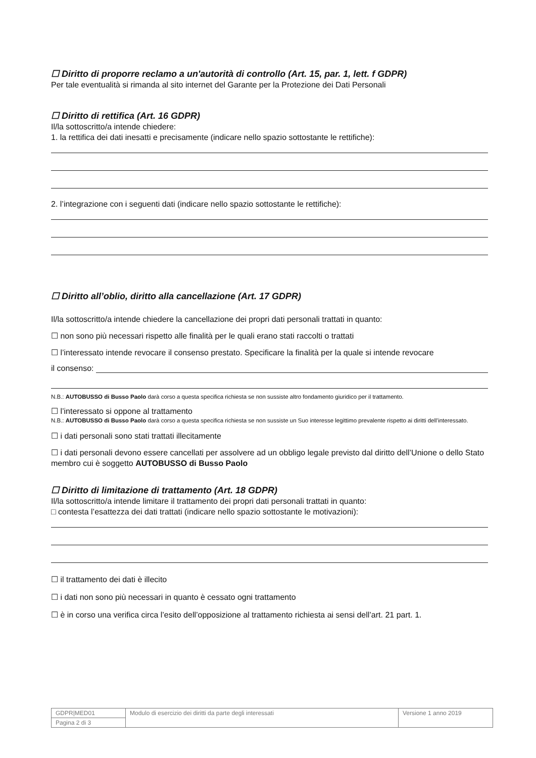☐ Diritto di proporre reclamo a un'autorità di controllo (Art. 15, par. 1, lett. f GDPR)
Per tale eventualità si rimanda al sito internet del Garante per la Protezione dei Dati Personali
☐ Diritto di rettifica (Art. 16 GDPR)
Il/la sottoscritto/a intende chiedere:
1. la rettifica dei dati inesatti e precisamente (indicare nello spazio sottostante le rettifiche):
2. l’integrazione con i seguenti dati (indicare nello spazio sottostante le rettifiche):
☐ Diritto all’oblio, diritto alla cancellazione (Art. 17 GDPR)
Il/la sottoscritto/a intende chiedere la cancellazione dei propri dati personali trattati in quanto:
☐ non sono più necessari rispetto alle finalità per le quali erano stati raccolti o trattati
☐ l’interessato intende revocare il consenso prestato. Specificare la finalità per la quale si intende revocare
il consenso:
N.B.: AUTOBUSSO di Busso Paolo darà corso a questa specifica richiesta se non sussiste altro fondamento giuridico per il trattamento.
☐ l’interessato si oppone al trattamento
N.B.: AUTOBUSSO di Busso Paolo darà corso a questa specifica richiesta se non sussiste un Suo interesse legittimo prevalente rispetto ai diritti dell’interessato.
☐ i dati personali sono stati trattati illecitamente
☐ i dati personali devono essere cancellati per assolvere ad un obbligo legale previsto dal diritto dell’Unione o dello Stato membro cui è soggetto AUTOBUSSO di Busso Paolo
☐ Diritto di limitazione di trattamento (Art. 18 GDPR)
Il/la sottoscritto/a intende limitare il trattamento dei propri dati personali trattati in quanto:
□ contesta l’esattezza dei dati trattati (indicare nello spazio sottostante le motivazioni):
☐ il trattamento dei dati è illecito
☐ i dati non sono più necessari in quanto è cessato ogni trattamento
☐ è in corso una verifica circa l’esito dell’opposizione al trattamento richiesta ai sensi dell’art. 21 part. 1.
| GDPR/MED01 | Modulo di esercizio dei diritti da parte degli interessati | Versione 1 anno 2019 |
| Pagina 2 di 3 | | |